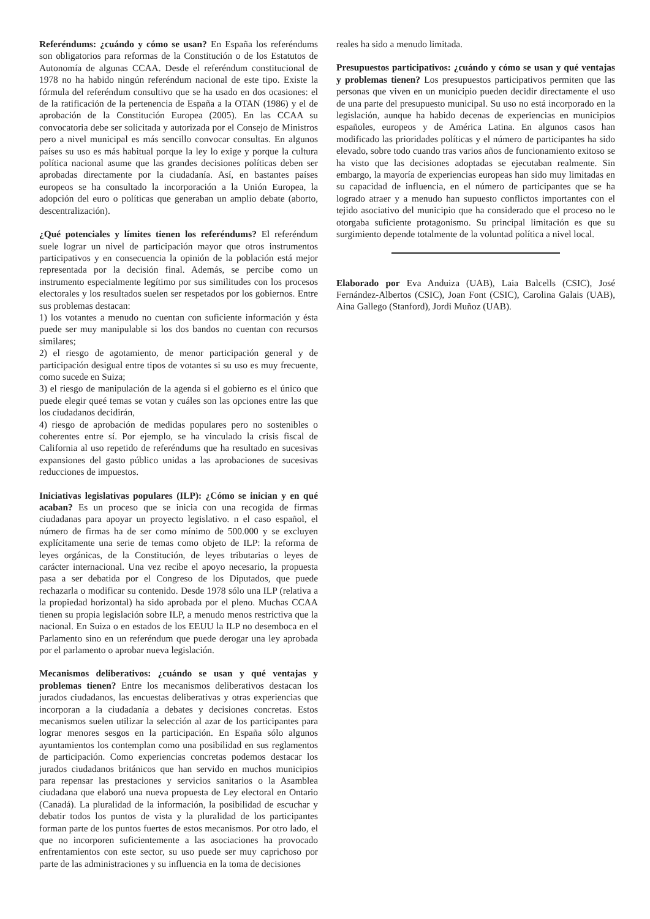Referéndums: ¿cuándo y cómo se usan? En España los referéndums son obligatorios para reformas de la Constitución o de los Estatutos de Autonomía de algunas CCAA. Desde el referéndum constitucional de 1978 no ha habido ningún referéndum nacional de este tipo. Existe la fórmula del referéndum consultivo que se ha usado en dos ocasiones: el de la ratificación de la pertenencia de España a la OTAN (1986) y el de aprobación de la Constitución Europea (2005). En las CCAA su convocatoria debe ser solicitada y autorizada por el Consejo de Ministros pero a nivel municipal es más sencillo convocar consultas. En algunos países su uso es más habitual porque la ley lo exige y porque la cultura política nacional asume que las grandes decisiones políticas deben ser aprobadas directamente por la ciudadanía. Así, en bastantes países europeos se ha consultado la incorporación a la Unión Europea, la adopción del euro o políticas que generaban un amplio debate (aborto, descentralización).
¿Qué potenciales y límites tienen los referéndums? El referéndum suele lograr un nivel de participación mayor que otros instrumentos participativos y en consecuencia la opinión de la población está mejor representada por la decisión final. Además, se percibe como un instrumento especialmente legítimo por sus similitudes con los procesos electorales y los resultados suelen ser respetados por los gobiernos. Entre sus problemas destacan:
1) los votantes a menudo no cuentan con suficiente información y ésta puede ser muy manipulable si los dos bandos no cuentan con recursos similares;
2) el riesgo de agotamiento, de menor participación general y de participación desigual entre tipos de votantes si su uso es muy frecuente, como sucede en Suiza;
3) el riesgo de manipulación de la agenda si el gobierno es el único que puede elegir queé temas se votan y cuáles son las opciones entre las que los ciudadanos decidirán,
4) riesgo de aprobación de medidas populares pero no sostenibles o coherentes entre sí. Por ejemplo, se ha vinculado la crisis fiscal de California al uso repetido de referéndums que ha resultado en sucesivas expansiones del gasto público unidas a las aprobaciones de sucesivas reducciones de impuestos.
Iniciativas legislativas populares (ILP): ¿Cómo se inician y en qué acaban? Es un proceso que se inicia con una recogida de firmas ciudadanas para apoyar un proyecto legislativo. n el caso español, el número de firmas ha de ser como mínimo de 500.000 y se excluyen explícitamente una serie de temas como objeto de ILP: la reforma de leyes orgánicas, de la Constitución, de leyes tributarias o leyes de carácter internacional. Una vez recibe el apoyo necesario, la propuesta pasa a ser debatida por el Congreso de los Diputados, que puede rechazarla o modificar su contenido. Desde 1978 sólo una ILP (relativa a la propiedad horizontal) ha sido aprobada por el pleno. Muchas CCAA tienen su propia legislación sobre ILP, a menudo menos restrictiva que la nacional. En Suiza o en estados de los EEUU la ILP no desemboca en el Parlamento sino en un referéndum que puede derogar una ley aprobada por el parlamento o aprobar nueva legislación.
Mecanismos deliberativos: ¿cuándo se usan y qué ventajas y problemas tienen? Entre los mecanismos deliberativos destacan los jurados ciudadanos, las encuestas deliberativas y otras experiencias que incorporan a la ciudadanía a debates y decisiones concretas. Estos mecanismos suelen utilizar la selección al azar de los participantes para lograr menores sesgos en la participación. En España sólo algunos ayuntamientos los contemplan como una posibilidad en sus reglamentos de participación. Como experiencias concretas podemos destacar los jurados ciudadanos británicos que han servido en muchos municipios para repensar las prestaciones y servicios sanitarios o la Asamblea ciudadana que elaboró una nueva propuesta de Ley electoral en Ontario (Canadá). La pluralidad de la información, la posibilidad de escuchar y debatir todos los puntos de vista y la pluralidad de los participantes forman parte de los puntos fuertes de estos mecanismos. Por otro lado, el que no incorporen suficientemente a las asociaciones ha provocado enfrentamientos con este sector, su uso puede ser muy caprichoso por parte de las administraciones y su influencia en la toma de decisiones
reales ha sido a menudo limitada.
Presupuestos participativos: ¿cuándo y cómo se usan y qué ventajas y problemas tienen? Los presupuestos participativos permiten que las personas que viven en un municipio pueden decidir directamente el uso de una parte del presupuesto municipal. Su uso no está incorporado en la legislación, aunque ha habido decenas de experiencias en municipios españoles, europeos y de América Latina. En algunos casos han modificado las prioridades políticas y el número de participantes ha sido elevado, sobre todo cuando tras varios años de funcionamiento exitoso se ha visto que las decisiones adoptadas se ejecutaban realmente. Sin embargo, la mayoría de experiencias europeas han sido muy limitadas en su capacidad de influencia, en el número de participantes que se ha logrado atraer y a menudo han supuesto conflictos importantes con el tejido asociativo del municipio que ha considerado que el proceso no le otorgaba suficiente protagonismo. Su principal limitación es que su surgimiento depende totalmente de la voluntad política a nivel local.
Elaborado por Eva Anduiza (UAB), Laia Balcells (CSIC), José Fernández-Albertos (CSIC), Joan Font (CSIC), Carolina Galais (UAB), Aina Gallego (Stanford), Jordi Muñoz (UAB).